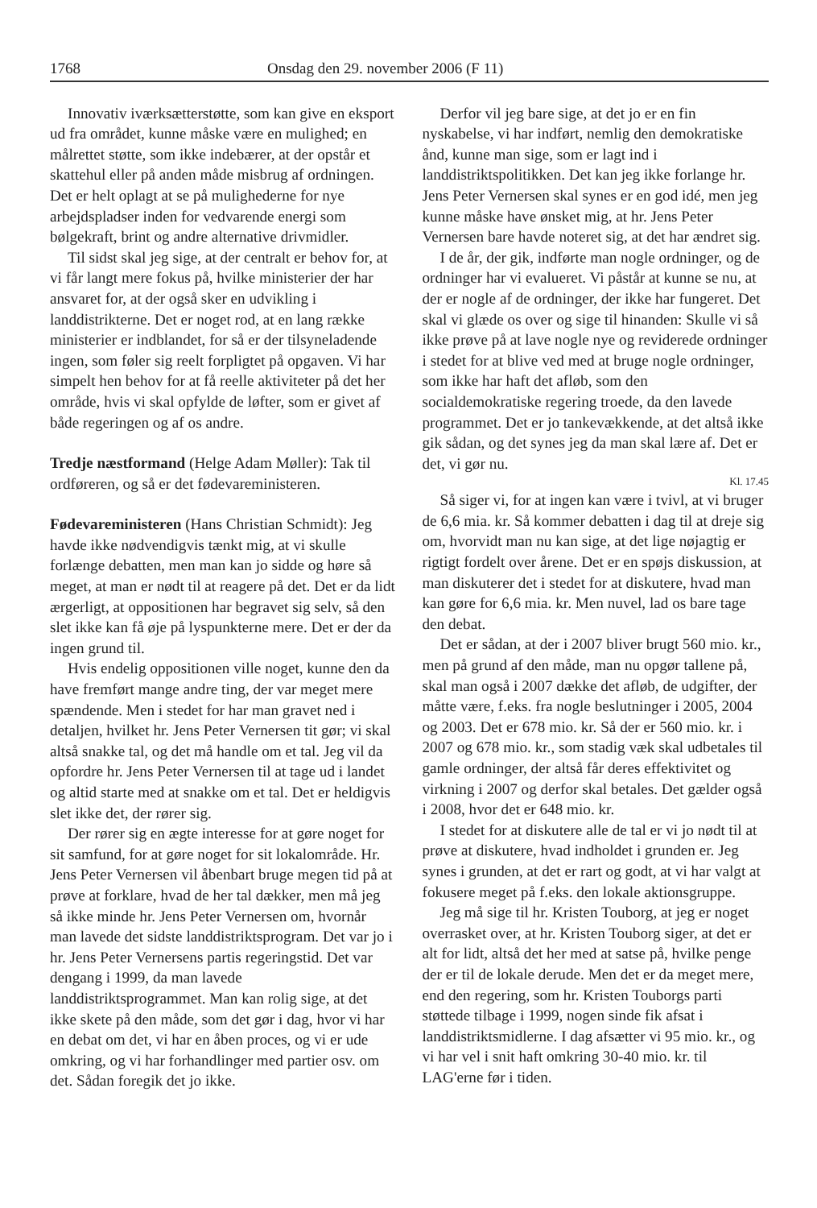1768 Onsdag den 29. november 2006 (F 11)
Innovativ iværksætterstøtte, som kan give en eksport ud fra området, kunne måske være en mulighed; en målrettet støtte, som ikke indebærer, at der opstår et skattehul eller på anden måde misbrug af ordningen. Det er helt oplagt at se på mulighederne for nye arbejdspladser inden for vedvarende energi som bølgekraft, brint og andre alternative drivmidler.
Til sidst skal jeg sige, at der centralt er behov for, at vi får langt mere fokus på, hvilke ministerier der har ansvaret for, at der også sker en udvikling i landdistrikterne. Det er noget rod, at en lang række ministerier er indblandet, for så er der tilsyneladende ingen, som føler sig reelt forpligtet på opgaven. Vi har simpelt hen behov for at få reelle aktiviteter på det her område, hvis vi skal opfylde de løfter, som er givet af både regeringen og af os andre.
Tredje næstformand (Helge Adam Møller): Tak til ordføreren, og så er det fødevareministeren.
Fødevareministeren (Hans Christian Schmidt): Jeg havde ikke nødvendigvis tænkt mig, at vi skulle forlænge debatten, men man kan jo sidde og høre så meget, at man er nødt til at reagere på det. Det er da lidt ærgerligt, at oppositionen har begravet sig selv, så den slet ikke kan få øje på lyspunkterne mere. Det er der da ingen grund til.
Hvis endelig oppositionen ville noget, kunne den da have fremført mange andre ting, der var meget mere spændende. Men i stedet for har man gravet ned i detaljen, hvilket hr. Jens Peter Vernersen tit gør; vi skal altså snakke tal, og det må handle om et tal. Jeg vil da opfordre hr. Jens Peter Vernersen til at tage ud i landet og altid starte med at snakke om et tal. Det er heldigvis slet ikke det, der rører sig.
Der rører sig en ægte interesse for at gøre noget for sit samfund, for at gøre noget for sit lokalområde. Hr. Jens Peter Vernersen vil åbenbart bruge megen tid på at prøve at forklare, hvad de her tal dækker, men må jeg så ikke minde hr. Jens Peter Vernersen om, hvornår man lavede det sidste landdistriktsprogram. Det var jo i hr. Jens Peter Vernersens partis regeringstid. Det var dengang i 1999, da man lavede landdistriktsprogrammet. Man kan rolig sige, at det ikke skete på den måde, som det gør i dag, hvor vi har en debat om det, vi har en åben proces, og vi er ude omkring, og vi har forhandlinger med partier osv. om det. Sådan foregik det jo ikke.
Derfor vil jeg bare sige, at det jo er en fin nyskabelse, vi har indført, nemlig den demokratiske ånd, kunne man sige, som er lagt ind i landdistriktspolitikken. Det kan jeg ikke forlange hr. Jens Peter Vernersen skal synes er en god idé, men jeg kunne måske have ønsket mig, at hr. Jens Peter Vernersen bare havde noteret sig, at det har ændret sig.
I de år, der gik, indførte man nogle ordninger, og de ordninger har vi evalueret. Vi påstår at kunne se nu, at der er nogle af de ordninger, der ikke har fungeret. Det skal vi glæde os over og sige til hinanden: Skulle vi så ikke prøve på at lave nogle nye og reviderede ordninger i stedet for at blive ved med at bruge nogle ordninger, som ikke har haft det afløb, som den socialdemokratiske regering troede, da den lavede programmet. Det er jo tankevækkende, at det altså ikke gik sådan, og det synes jeg da man skal lære af. Det er det, vi gør nu.
Kl. 17.45
Så siger vi, for at ingen kan være i tvivl, at vi bruger de 6,6 mia. kr. Så kommer debatten i dag til at dreje sig om, hvorvidt man nu kan sige, at det lige nøjagtig er rigtigt fordelt over årene. Det er en spøjs diskussion, at man diskuterer det i stedet for at diskutere, hvad man kan gøre for 6,6 mia. kr. Men nuvel, lad os bare tage den debat.
Det er sådan, at der i 2007 bliver brugt 560 mio. kr., men på grund af den måde, man nu opgør tallene på, skal man også i 2007 dække det afløb, de udgifter, der måtte være, f.eks. fra nogle beslutninger i 2005, 2004 og 2003. Det er 678 mio. kr. Så der er 560 mio. kr. i 2007 og 678 mio. kr., som stadig væk skal udbetales til gamle ordninger, der altså får deres effektivitet og virkning i 2007 og derfor skal betales. Det gælder også i 2008, hvor det er 648 mio. kr.
I stedet for at diskutere alle de tal er vi jo nødt til at prøve at diskutere, hvad indholdet i grunden er. Jeg synes i grunden, at det er rart og godt, at vi har valgt at fokusere meget på f.eks. den lokale aktionsgruppe.
Jeg må sige til hr. Kristen Touborg, at jeg er noget overrasket over, at hr. Kristen Touborg siger, at det er alt for lidt, altså det her med at satse på, hvilke penge der er til de lokale derude. Men det er da meget mere, end den regering, som hr. Kristen Touborgs parti støttede tilbage i 1999, nogen sinde fik afsat i landdistriktsmidlerne. I dag afsætter vi 95 mio. kr., og vi har vel i snit haft omkring 30-40 mio. kr. til LAG'erne før i tiden.